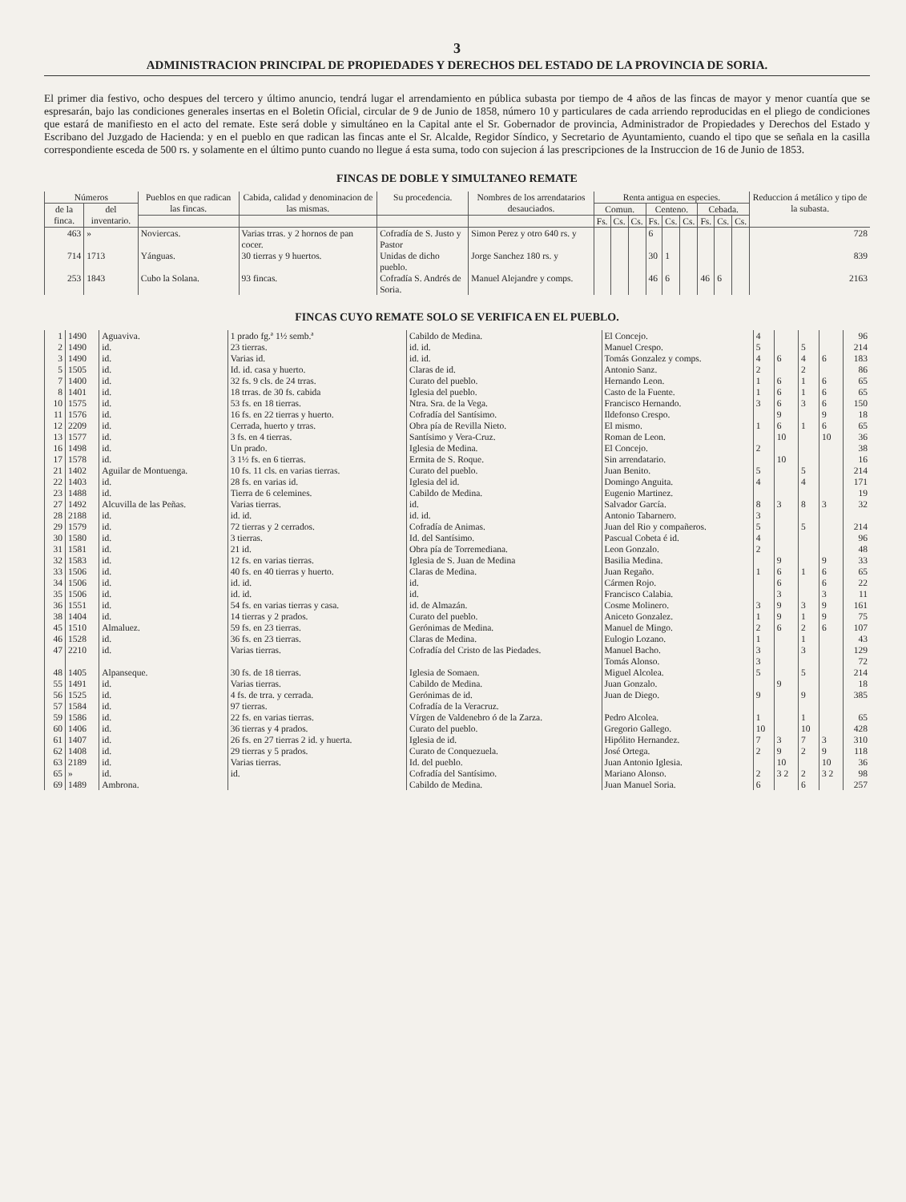3
ADMINISTRACION PRINCIPAL DE PROPIEDADES Y DERECHOS DEL ESTADO DE LA PROVINCIA DE SORIA.
El primer dia festivo, ocho despues del tercero y último anuncio, tendrá lugar el arrendamiento en pública subasta por tiempo de 4 años de las fincas de mayor y menor cuantía que se espresarán, bajo las condiciones generales insertas en el Boletin Oficial, circular de 9 de Junio de 1858, número 10 y particulares de cada arriendo reproducidas en el pliego de condiciones que estará de manifiesto en el acto del remate. Este será doble y simultáneo en la Capital ante el Sr. Gobernador de provincia, Administrador de Propiedades y Derechos del Estado y Escribano del Juzgado de Hacienda: y en el pueblo en que radican las fincas ante el Sr. Alcalde, Regidor Síndico, y Secretario de Ayuntamiento, cuando el tipo que se señala en la casilla correspondiente esceda de 500 rs. y solamente en el último punto cuando no llegue á esta suma, todo con sujecion á las prescripciones de la Instruccion de 16 de Junio de 1853.
FINCAS DE DOBLE Y SIMULTANEO REMATE
| Números | | Pueblos en que radican las fincas. | Cabida, calidad y denominacion de las mismas. | Su procedencia. | Nombres de los arrendatarios desauciados. | Renta antigua en especies. | | | | | | | | | Reduccion á metálico y tipo de la subasta. |
| --- | --- | --- | --- | --- | --- | --- | --- | --- | --- | --- | --- | --- | --- | --- | --- |
| de la finca. | del inventario. | | | | | Comun. | | | Centeno. | | | Cebada. | | | |
| | | | | | | Fs. | Cs. | Cs. | Fs. | Cs. | Cs. | Fs. | Cs. | Cs. | |
| 463 | » | Noviercas. | Varias trras. y 2 hornos de pan cocer. | Cofradía de S. Justo y Pastor | Simon Perez y otro 640 rs. y | | | | 6 | | | | | | 728 |
| 714 | 1713 | Yánguas. | 30 tierras y 9 huertos. | Unidas de dicho pueblo. | Jorge Sanchez 180 rs. y | | | | 30 | 1 | | | | | 839 |
| 253 | 1843 | Cubo la Solana. | 93 fincas. | Cofradía S. Andrés de Soria. | Manuel Alejandre y comps. | | | | 46 | 6 | | 46 | 6 | | 2163 |
FINCAS CUYO REMATE SOLO SE VERIFICA EN EL PUEBLO.
| 1 | 1490 | Aguaviva. | 1 prado fg.ª 1½ semb.ª | Cabildo de Medina. | El Concejo. | 4 | | | | 96 |
| 2 | 1490 | id. | 23 tierras. | id. id. | Manuel Crespo. | 5 | | 5 | | 214 |
| 3 | 1490 | id. | Varias id. | id. id. | Tomás Gonzalez y comps. | 4 | 6 | 4 | 6 | 183 |
| 5 | 1505 | id. | Id. id. casa y huerto. | Claras de id. | Antonio Sanz. | 2 | | 2 | | 86 |
| 7 | 1400 | id. | 32 fs. 9 cls. de 24 trras. | Curato del pueblo. | Hernando Leon. | 1 | 6 | 1 | 6 | 65 |
| 8 | 1401 | id. | 18 trras. de 30 fs. cabida | Iglesia del pueblo. | Casto de la Fuente. | 1 | 6 | 1 | 6 | 65 |
| 10 | 1575 | id. | 53 fs. en 18 tierras. | Ntra. Sra. de la Vega. | Francisco Hernando. | 3 | 6 | 3 | 6 | 150 |
| 11 | 1576 | id. | 16 fs. en 22 tierras y huerto. | Cofradía del Santísimo. | Ildefonso Crespo. | | 9 | | 9 | 18 |
| 12 | 2209 | id. | Cerrada, huerto y trras. | Obra pía de Revilla Nieto. | El mismo. | 1 | 6 | 1 | 6 | 65 |
| 13 | 1577 | id. | 3 fs. en 4 tierras. | Santísimo y Vera-Cruz. | Roman de Leon. | | 10 | | 10 | 36 |
| 16 | 1498 | id. | Un prado. | Iglesia de Medina. | El Concejo. | 2 | | | | 38 |
| 17 | 1578 | id. | 3 1½ fs. en 6 tierras. | Ermita de S. Roque. | Sin arrendatario. | | 10 | | | 16 |
| 21 | 1402 | Aguilar de Montuenga. | 10 fs. 11 cls. en varias tierras. | Curato del pueblo. | Juan Benito. | 5 | | 5 | | 214 |
| 22 | 1403 | id. | 28 fs. en varias id. | Iglesia del id. | Domingo Anguita. | 4 | | 4 | | 171 |
| 23 | 1488 | id. | Tierra de 6 celemines. | Cabildo de Medina. | Eugenio Martinez. | | | | | 19 |
| 27 | 1492 | Alcuvilla de las Peñas. | Varias tierras. | id. | Salvador García. | 8 | 3 | 8 | 3 | 32 |
| 28 | 2188 | id. | id. id. | id. id. | Antonio Tabarnero. | 3 | | | | |
| 29 | 1579 | id. | 72 tierras y 2 cerrados. | Cofradía de Animas. | Juan del Rio y compañeros. | 5 | | 5 | | 214 |
| 30 | 1580 | id. | 3 tierras. | Id. del Santísimo. | Pascual Cobeta é id. | 4 | | | | 96 |
| 31 | 1581 | id. | 21 id. | Obra pía de Torremediana. | Leon Gonzalo. | 2 | | | | 48 |
| 32 | 1583 | id. | 12 fs. en varias tierras. | Iglesia de S. Juan de Medina | Basilia Medina. | | 9 | | 9 | 33 |
| 33 | 1506 | id. | 40 fs. en 40 tierras y huerto. | Claras de Medina. | Juan Regaño. | 1 | 6 | 1 | 6 | 65 |
| 34 | 1506 | id. | id. id. | id. | Cármen Rojo. | | 6 | | 6 | 22 |
| 35 | 1506 | id. | id. id. | id. | Francisco Calabia. | | 3 | | 3 | 11 |
| 36 | 1551 | id. | 54 fs. en varias tierras y casa. | id. de Almazán. | Cosme Molinero. | 3 | 9 | 3 | 9 | 161 |
| 38 | 1404 | id. | 14 tierras y 2 prados. | Curato del pueblo. | Aniceto Gonzalez. | 1 | 9 | 1 | 9 | 75 |
| 45 | 1510 | Almaluez. | 59 fs. en 23 tierras. | Gerónimas de Medina. | Manuel de Mingo. | 2 | 6 | 2 | 6 | 107 |
| 46 | 1528 | id. | 36 fs. en 23 tierras. | Claras de Medina. | Eulogio Lozano. | 1 | | 1 | | 43 |
| 47 | 2210 | id. | Varias tierras. | Cofradía del Cristo de las Piedades. | Manuel Bacho. | 3 | | 3 | | 129 |
| | | | | | Tomás Alonso. | 3 | | | | 72 |
| 48 | 1405 | Alpanseque. | 30 fs. de 18 tierras. | Iglesia de Somaen. | Miguel Alcolea. | 5 | | 5 | | 214 |
| 55 | 1491 | id. | Varias tierras. | Cabildo de Medina. | Juan Gonzalo. | | 9 | | | 18 |
| 56 | 1525 | id. | 4 fs. de trra. y cerrada. | Gerónimas de id. | Juan de Diego. | 9 | | 9 | | 385 |
| 57 | 1584 | id. | 97 tierras. | Cofradía de la Veracruz. | | | | | | |
| 59 | 1586 | id. | 22 fs. en varias tierras. | Vírgen de Valdenebro ó de la Zarza. | Pedro Alcolea. | 1 | | 1 | | 65 |
| 60 | 1406 | id. | 36 tierras y 4 prados. | Curato del pueblo. | Gregorio Gallego. | 10 | | 10 | | 428 |
| 61 | 1407 | id. | 26 fs. en 27 tierras 2 id. y huerta. | Iglesia de id. | Hipólito Hernandez. | 7 | 3 | 7 | 3 | 310 |
| 62 | 1408 | id. | 29 tierras y 5 prados. | Curato de Conquezuela. | José Ortega. | 2 | 9 | 2 | 9 | 118 |
| 63 | 2189 | id. | Varias tierras. | Id. del pueblo. | Juan Antonio Iglesia. | | 10 | | 10 | 36 |
| 65 | » | id. | id. | Cofradía del Santísimo. | Mariano Alonso. | 2 | 3 2 | 2 | 3 2 | 98 |
| 69 | 1489 | Ambrona. | | Cabildo de Medina. | Juan Manuel Soria. | 6 | | 6 | | 257 |